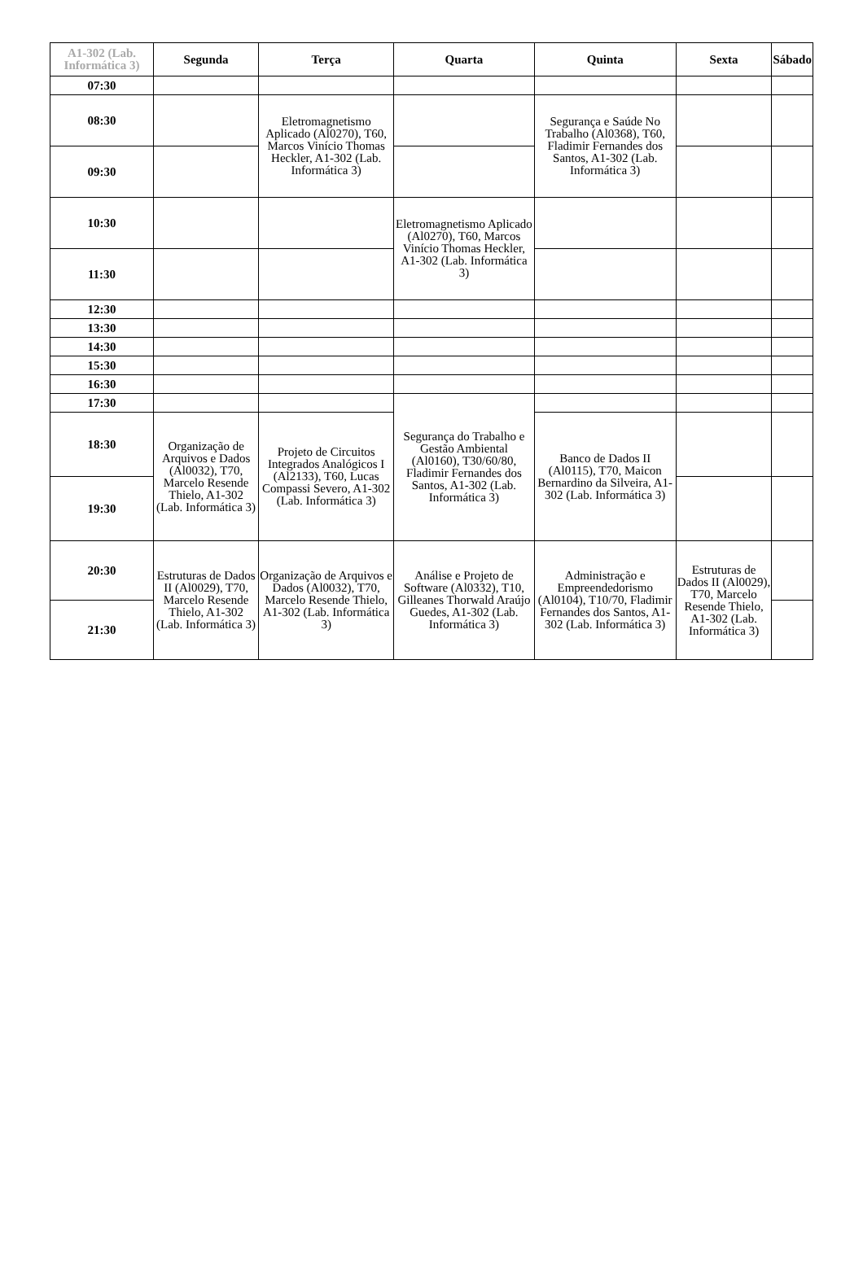| A1-302 (Lab. Informática 3) | Segunda | Terça | Quarta | Quinta | Sexta | Sábado |
| --- | --- | --- | --- | --- | --- | --- |
| 07:30 | | | | | | |
| 08:30 | | Eletromagnetismo Aplicado (Al0270), T60, Marcos Vinício Thomas Heckler, A1-302 (Lab. Informática 3) | | Segurança e Saúde No Trabalho (Al0368), T60, Fladimir Fernandes dos Santos, A1-302 (Lab. Informática 3) | | |
| 09:30 | | | | | | |
| 10:30 | | | Eletromagnetismo Aplicado (Al0270), T60, Marcos Vinício Thomas Heckler, A1-302 (Lab. Informática 3) | | | |
| 11:30 | | | | | | |
| 12:30 | | | | | | |
| 13:30 | | | | | | |
| 14:30 | | | | | | |
| 15:30 | | | | | | |
| 16:30 | | | | | | |
| 17:30 | | | Segurança do Trabalho e Gestão Ambiental (Al0160), T30/60/80, Fladimir Fernandes dos Santos, A1-302 (Lab. Informática 3) | | | |
| 18:30 | Organização de Arquivos e Dados (Al0032), T70, Marcelo Resende Thielo, A1-302 (Lab. Informática 3) | Projeto de Circuitos Integrados Analógicos I (Al2133), T60, Lucas Compassi Severo, A1-302 (Lab. Informática 3) | | Banco de Dados II (Al0115), T70, Maicon Bernardino da Silveira, A1-302 (Lab. Informática 3) | | |
| 19:30 | | | | | | |
| 20:30 | Estruturas de Dados II (Al0029), T70, Marcelo Resende Thielo, A1-302 (Lab. Informática 3) | Organização de Arquivos e Dados (Al0032), T70, Marcelo Resende Thielo, A1-302 (Lab. Informática 3) | Análise e Projeto de Software (Al0332), T10, Gilleanes Thorwald Araújo Guedes, A1-302 (Lab. Informática 3) | Administração e Empreendedorismo (Al0104), T10/70, Fladimir Fernandes dos Santos, A1-302 (Lab. Informática 3) | Estruturas de Dados II (Al0029), T70, Marcelo Resende Thielo, A1-302 (Lab. Informática 3) | |
| 21:30 | | | | | | |